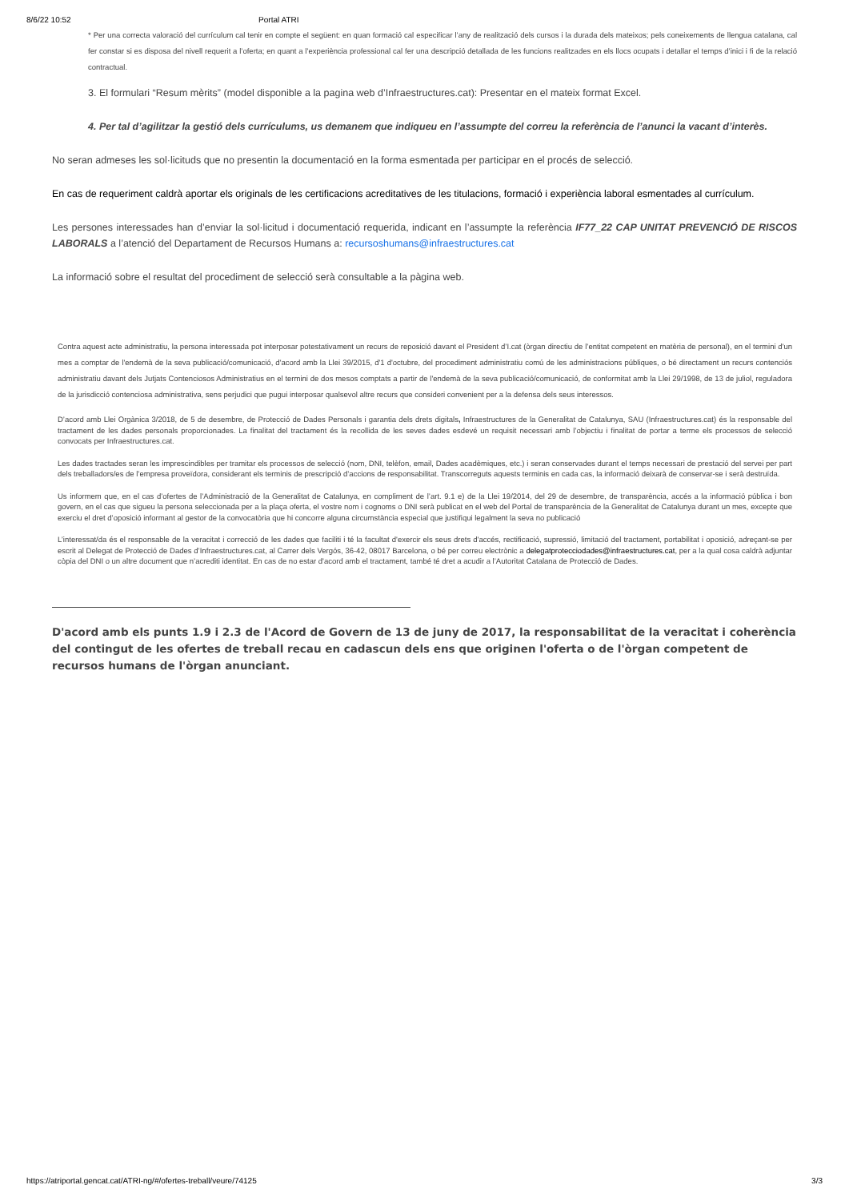8/6/22 10:52 Portal ATRI
* Per una correcta valoració del currículum cal tenir en compte el següent: en quan formació cal especificar l’any de realització dels cursos i la durada dels mateixos; pels coneixements de llengua catalana, cal fer constar si es disposa del nivell requerit a l’oferta; en quant a l’experiència professional cal fer una descripció detallada de les funcions realitzades en els llocs ocupats i detallar el temps d’inici i fi de la relació contractual.
3. El formulari “Resum mèrits” (model disponible a la pagina web d’Infraestructures.cat): Presentar en el mateix format Excel.
4. Per tal d’agilitzar la gestió dels currículums, us demanem que indiqueu en l’assumpte del correu la referència de l’anunci la vacant d’interès.
No seran admeses les sol·licituds que no presentin la documentació en la forma esmentada per participar en el procés de selecció.
En cas de requeriment caldrà aportar els originals de les certificacions acreditatives de les titulacions, formació i experiència laboral esmentades al currículum.
Les persones interessades han d’enviar la sol·licitud i documentació requerida, indicant en l’assumpte la referència IF77_22 CAP UNITAT PREVENCIÓ DE RISCOS LABORALS a l’atenció del Departament de Recursos Humans a: recursoshumans@infraestructures.cat
La informació sobre el resultat del procediment de selecció serà consultable a la pàgina web.
Contra aquest acte administratiu, la persona interessada pot interposar potestativament un recurs de reposició davant el President d’I.cat (òrgan directiu de l’entitat competent en matèria de personal), en el termini d'un mes a comptar de l'endemà de la seva publicació/comunicació, d'acord amb la Llei 39/2015, d'1 d'octubre, del procediment administratiu comú de les administracions públiques, o bé directament un recurs contenciós administratiu davant dels Jutjats Contenciosos Administratius en el termini de dos mesos comptats a partir de l'endemà de la seva publicació/comunicació, de conformitat amb la Llei 29/1998, de 13 de juliol, reguladora de la jurisdicció contenciosa administrativa, sens perjudici que pugui interposar qualsevol altre recurs que consideri convenient per a la defensa dels seus interessos.
D’acord amb Llei Orgànica 3/2018, de 5 de desembre, de Protecció de Dades Personals i garantia dels drets digitals, Infraestructures de la Generalitat de Catalunya, SAU (Infraestructures.cat) és la responsable del tractament de les dades personals proporcionades. La finalitat del tractament és la recollida de les seves dades esdevé un requisit necessari amb l’objectiu i finalitat de portar a terme els processos de selecció convocats per Infraestructures.cat.
Les dades tractades seran les imprescindibles per tramitar els processos de selecció (nom, DNI, telèfon, email, Dades acadèmiques, etc.) i seran conservades durant el temps necessari de prestació del servei per part dels treballadors/es de l’empresa proveïdora, considerant els terminis de prescripció d’accions de responsabilitat. Transcorreguts aquests terminis en cada cas, la informació deixarà de conservar-se i serà destruïda.
Us informem que, en el cas d’ofertes de l’Administració de la Generalitat de Catalunya, en compliment de l’art. 9.1 e) de la Llei 19/2014, del 29 de desembre, de transparència, accés a la informació pública i bon govern, en el cas que sigueu la persona seleccionada per a la plaça oferta, el vostre nom i cognoms o DNI serà publicat en el web del Portal de transparència de la Generalitat de Catalunya durant un mes, excepte que exerciu el dret d’oposició informant al gestor de la convocatòria que hi concorre alguna circumstància especial que justifiqui legalment la seva no publicació
L’interessat/da és el responsable de la veracitat i correcció de les dades que faciliti i té la facultat d'exercir els seus drets d'accés, rectificació, supressió, limitació del tractament, portabilitat i oposició, adreçant-se per escrit al Delegat de Protecció de Dades d’Infraestructures.cat, al Carrer dels Vergós, 36-42, 08017 Barcelona, o bé per correu electrònic a delegatprotecciodades@infraestructures.cat, per a la qual cosa caldrà adjuntar còpia del DNI o un altre document que n’acrediti identitat. En cas de no estar d'acord amb el tractament, també té dret a acudir a l’Autoritat Catalana de Protecció de Dades.
D'acord amb els punts 1.9 i 2.3 de l'Acord de Govern de 13 de juny de 2017, la responsabilitat de la veracitat i coherència del contingut de les ofertes de treball recau en cadascun dels ens que originen l'oferta o de l'òrgan competent de recursos humans de l'òrgan anunciant.
https://atriportal.gencat.cat/ATRI-ng/#/ofertes-treball/veure/74125 3/3